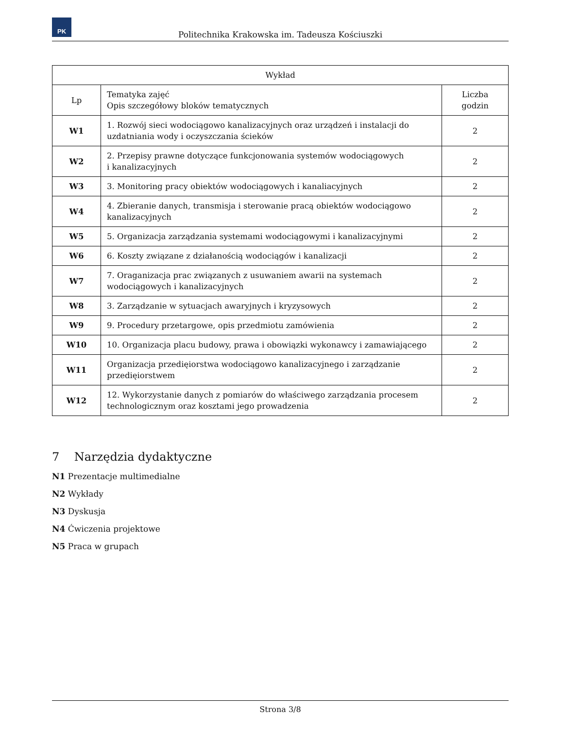PK
Politechnika Krakowska im. Tadeusza Kościuszki
| Wykład | | |
| --- | --- | --- |
| Lp | Tematyka zajęć Opis szczegółowy bloków tematycznych | Liczba godzin |
| W1 | 1. Rozwój sieci wodociągowo kanalizacyjnych oraz urządzeń i instalacji do uzdatniania wody i oczyszczania ścieków | 2 |
| W2 | 2. Przepisy prawne dotyczące funkcjonowania systemów wodociągowych i kanalizacyjnych | 2 |
| W3 | 3. Monitoring pracy obiektów wodociągowych i kanaliacyjnych | 2 |
| W4 | 4. Zbieranie danych, transmisja i sterowanie pracą obiektów wodociągowo kanalizacyjnych | 2 |
| W5 | 5. Organizacja zarządzania systemami wodociągowymi i kanalizacyjnymi | 2 |
| W6 | 6. Koszty związane z działanością wodociągów i kanalizacji | 2 |
| W7 | 7. Oraganizacja prac związanych z usuwaniem awarii na systemach wodociągowych i kanalizacyjnych | 2 |
| W8 | 3. Zarządzanie w sytuacjach awaryjnych i kryzysowych | 2 |
| W9 | 9. Procedury przetargowe, opis przedmiotu zamówienia | 2 |
| W10 | 10. Organizacja placu budowy, prawa i obowiązki wykonawcy i zamawiającego | 2 |
| W11 | Organizacja przedięiorstwa wodociągowo kanalizacyjnego i zarządzanie przedięiorstwem | 2 |
| W12 | 12. Wykorzystanie danych z pomiarów do właściwego zarządzania procesem technologicznym oraz kosztami jego prowadzenia | 2 |
7 Narzędzia dydaktyczne
N1 Prezentacje multimedialne
N2 Wykłady
N3 Dyskusja
N4 Ćwiczenia projektowe
N5 Praca w grupach
Strona 3/8